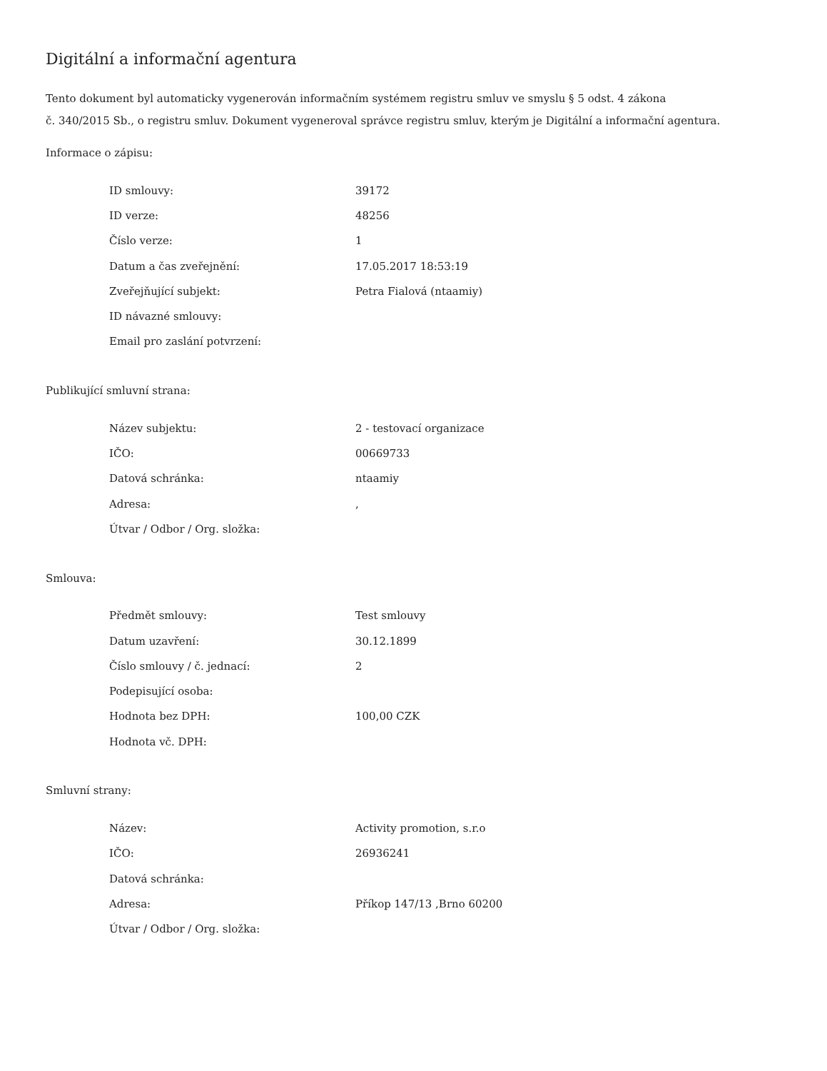Digitální a informační agentura
Tento dokument byl automaticky vygenerován informačním systémem registru smluv ve smyslu § 5 odst. 4 zákona
č. 340/2015 Sb., o registru smluv. Dokument vygeneroval správce registru smluv, kterým je Digitální a informační agentura.
Informace o zápisu:
| ID smlouvy: | 39172 |
| ID verze: | 48256 |
| Číslo verze: | 1 |
| Datum a čas zveřejnění: | 17.05.2017 18:53:19 |
| Zveřejňující subjekt: | Petra Fialová (ntaamiy) |
| ID návazné smlouvy: | |
| Email pro zaslání potvrzení: | |
Publikující smluvní strana:
| Název subjektu: | 2 - testovací organizace |
| IČO: | 00669733 |
| Datová schránka: | ntaamiy |
| Adresa: | , |
| Útvar / Odbor / Org. složka: | |
Smlouva:
| Předmět smlouvy: | Test smlouvy |
| Datum uzavření: | 30.12.1899 |
| Číslo smlouvy / č. jednací: | 2 |
| Podepisující osoba: | |
| Hodnota bez DPH: | 100,00 CZK |
| Hodnota vč. DPH: | |
Smluvní strany:
| Název: | Activity promotion, s.r.o |
| IČO: | 26936241 |
| Datová schránka: | |
| Adresa: | Příkop 147/13 ,Brno 60200 |
| Útvar / Odbor / Org. složka: | |